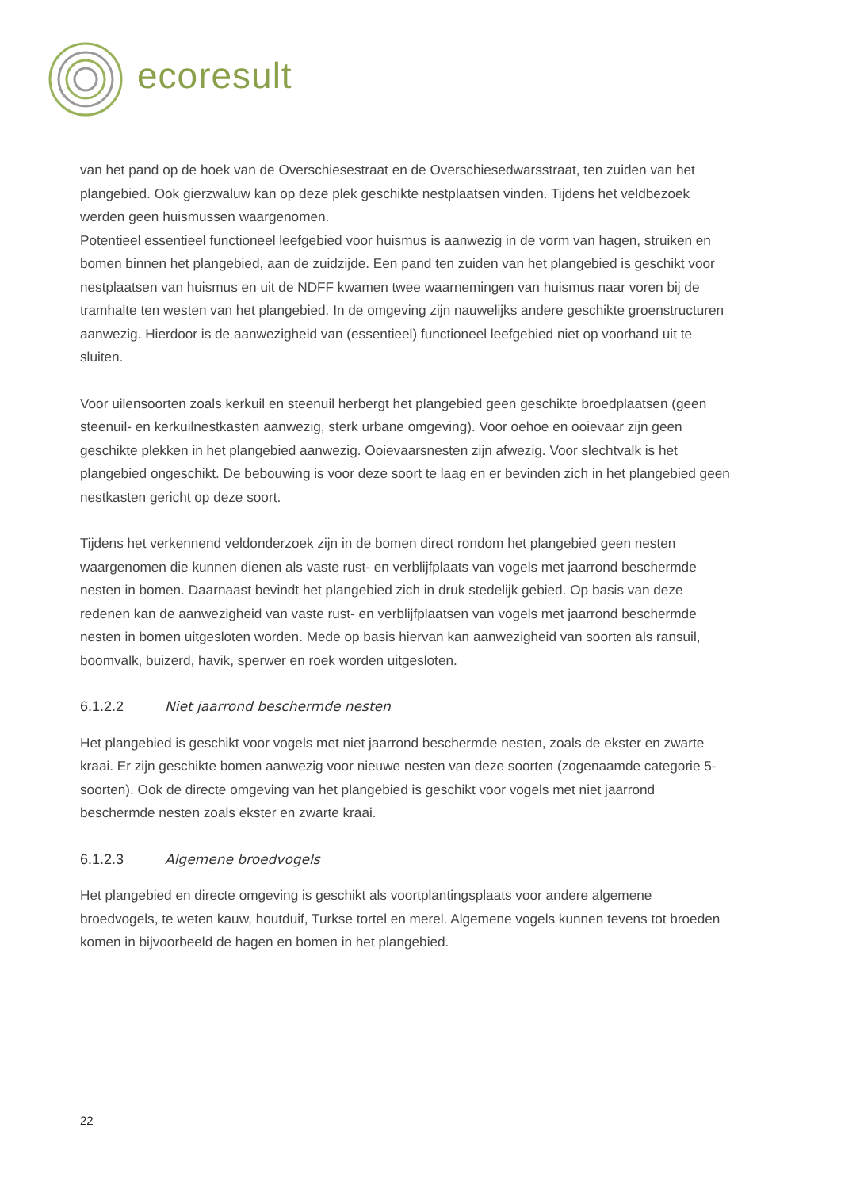ecoresult
van het pand op de hoek van de Overschiesestraat en de Overschiesedwarsstraat, ten zuiden van het plangebied. Ook gierzwaluw kan op deze plek geschikte nestplaatsen vinden. Tijdens het veldbezoek werden geen huismussen waargenomen.
Potentieel essentieel functioneel leefgebied voor huismus is aanwezig in de vorm van hagen, struiken en bomen binnen het plangebied, aan de zuidzijde. Een pand ten zuiden van het plangebied is geschikt voor nestplaatsen van huismus en uit de NDFF kwamen twee waarnemingen van huismus naar voren bij de tramhalte ten westen van het plangebied. In de omgeving zijn nauwelijks andere geschikte groenstructuren aanwezig. Hierdoor is de aanwezigheid van (essentieel) functioneel leefgebied niet op voorhand uit te sluiten.
Voor uilensoorten zoals kerkuil en steenuil herbergt het plangebied geen geschikte broedplaatsen (geen steenuil- en kerkuilnestkasten aanwezig, sterk urbane omgeving). Voor oehoe en ooievaar zijn geen geschikte plekken in het plangebied aanwezig. Ooievaarsnesten zijn afwezig. Voor slechtvalk is het plangebied ongeschikt. De bebouwing is voor deze soort te laag en er bevinden zich in het plangebied geen nestkasten gericht op deze soort.
Tijdens het verkennend veldonderzoek zijn in de bomen direct rondom het plangebied geen nesten waargenomen die kunnen dienen als vaste rust- en verblijfplaats van vogels met jaarrond beschermde nesten in bomen. Daarnaast bevindt het plangebied zich in druk stedelijk gebied. Op basis van deze redenen kan de aanwezigheid van vaste rust- en verblijfplaatsen van vogels met jaarrond beschermde nesten in bomen uitgesloten worden. Mede op basis hiervan kan aanwezigheid van soorten als ransuil, boomvalk, buizerd, havik, sperwer en roek worden uitgesloten.
6.1.2.2 Niet jaarrond beschermde nesten
Het plangebied is geschikt voor vogels met niet jaarrond beschermde nesten, zoals de ekster en zwarte kraai. Er zijn geschikte bomen aanwezig voor nieuwe nesten van deze soorten (zogenaamde categorie 5-soorten). Ook de directe omgeving van het plangebied is geschikt voor vogels met niet jaarrond beschermde nesten zoals ekster en zwarte kraai.
6.1.2.3 Algemene broedvogels
Het plangebied en directe omgeving is geschikt als voortplantingsplaats voor andere algemene broedvogels, te weten kauw, houtduif, Turkse tortel en merel. Algemene vogels kunnen tevens tot broeden komen in bijvoorbeeld de hagen en bomen in het plangebied.
22